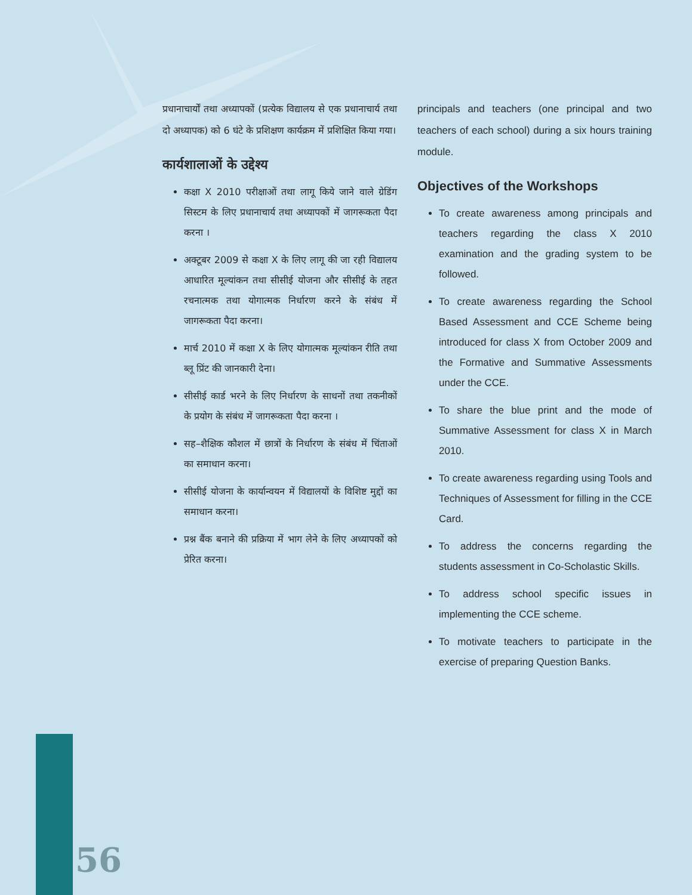प्रधानाचार्यों तथा अध्यापकों (प्रत्येक विद्यालय से एक प्रधानाचार्य तथा दो अध्यापक) को 6 घंटे के प्रशिक्षण कार्यक्रम में प्रशिक्षित किया गया।
कार्यशालाओं के उद्देश्य
कक्षा X 2010 परीक्षाओं तथा लागू किये जाने वाले ग्रेडिंग सिस्टम के लिए प्रधानाचार्य तथा अध्यापकों में जागरूकता पैदा करना ।
अक्टूबर 2009 से कक्षा X के लिए लागू की जा रही विद्यालय आधारित मूल्यांकन तथा सीसीई योजना और सीसीई के तहत रचनात्मक तथा योगात्मक निर्धारण करने के संबंध में जागरूकता पैदा करना।
मार्च 2010 में कक्षा X के लिए योगात्मक मूल्यांकन रीति तथा ब्लू प्रिंट की जानकारी देना।
सीसीई कार्ड भरने के लिए निर्धारण के साधनों तथा तकनीकों के प्रयोग के संबंध में जागरूकता पैदा करना ।
सह–शैक्षिक कौशल में छात्रों के निर्धारण के संबंध में चिंताओं का समाधान करना।
सीसीई योजना के कार्यान्वयन में विद्यालयों के विशिष्ट मुद्दों का समाधान करना।
प्रश्न बैंक बनाने की प्रक्रिया में भाग लेने के लिए अध्यापकों को प्रेरित करना।
principals and teachers (one principal and two teachers of each school) during a six hours training module.
Objectives of the Workshops
To create awareness among principals and teachers regarding the class X 2010 examination and the grading system to be followed.
To create awareness regarding the School Based Assessment and CCE Scheme being introduced for class X from October 2009 and the Formative and Summative Assessments under the CCE.
To share the blue print and the mode of Summative Assessment for class X in March 2010.
To create awareness regarding using Tools and Techniques of Assessment for filling in the CCE Card.
To address the concerns regarding the students assessment in Co-Scholastic Skills.
To address school specific issues in implementing the CCE scheme.
To motivate teachers to participate in the exercise of preparing Question Banks.
56